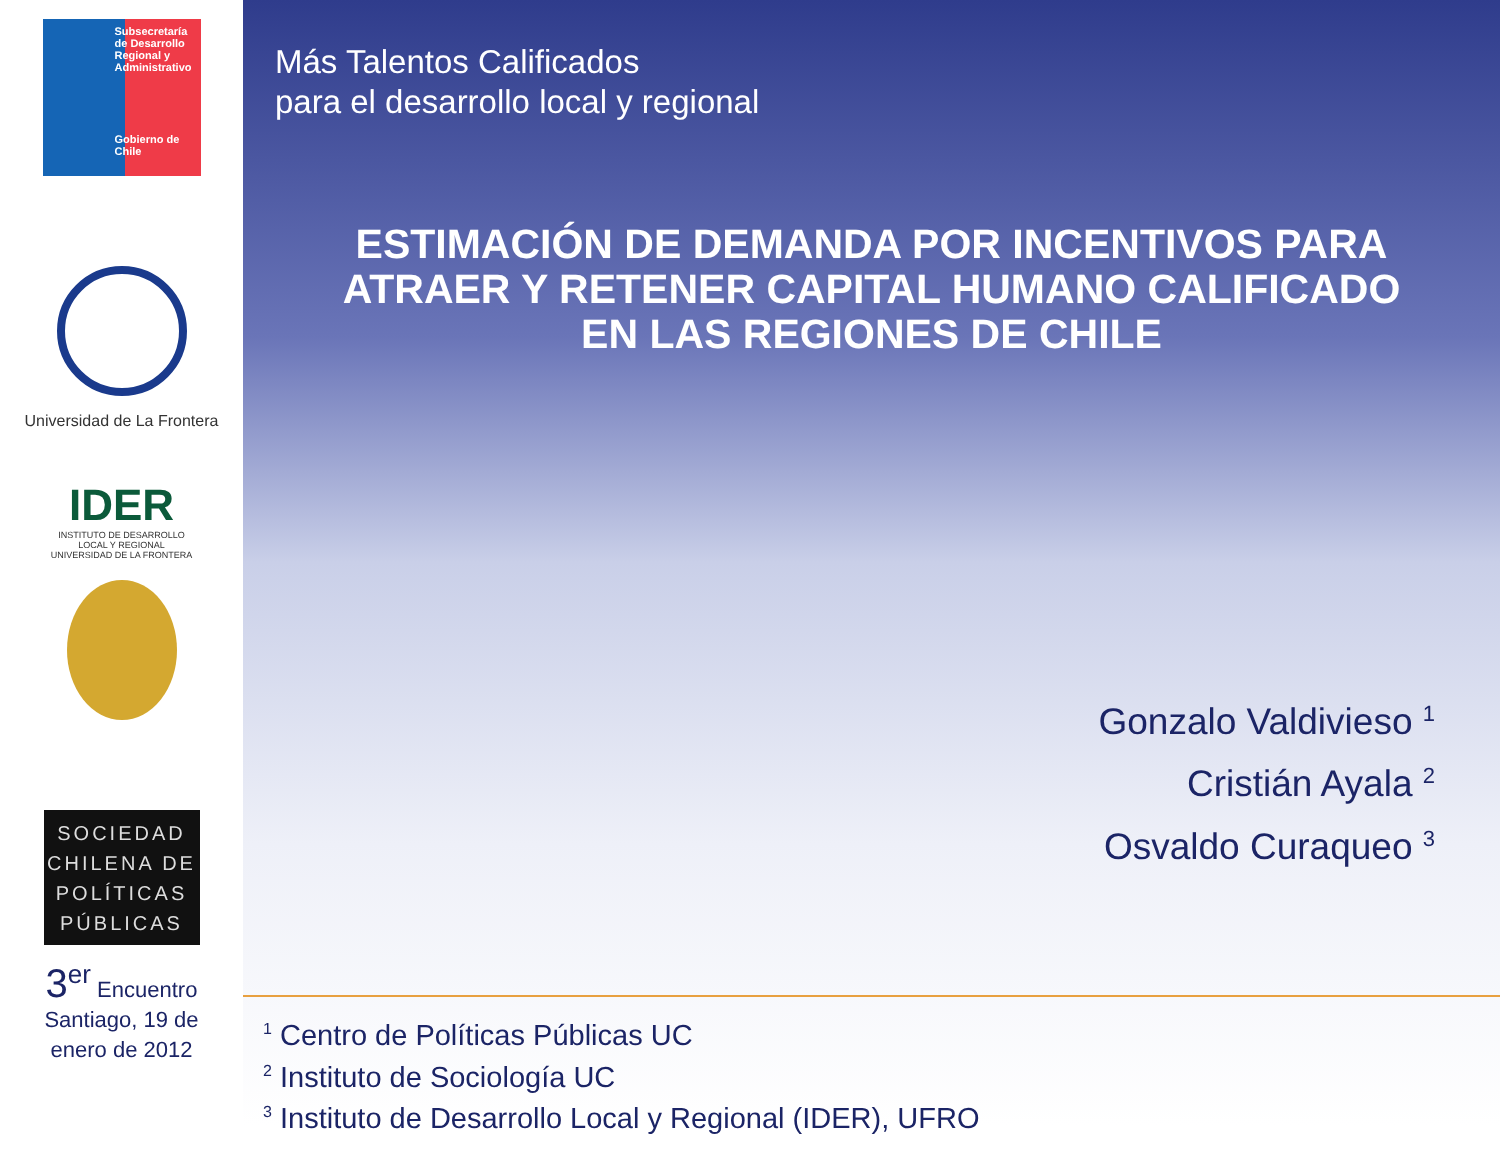Subsecretaría de Desarrollo Regional y Administrativo
Gobierno de Chile
Universidad de La Frontera
IDER
INSTITUTO DE DESARROLLO
LOCAL Y REGIONAL
UNIVERSIDAD DE LA FRONTERA
SOCIEDAD
CHILENA DE
POLÍTICAS
PÚBLICAS
3<sup>er</sup> Encuentro
Santiago, 19 de
enero de 2012
Más Talentos Calificados
para el desarrollo local y regional
ESTIMACIÓN DE DEMANDA POR INCENTIVOS PARA
ATRAER Y RETENER CAPITAL HUMANO CALIFICADO
EN LAS REGIONES DE CHILE
Gonzalo Valdivieso <sup>1</sup>
Cristián Ayala <sup>2</sup>
Osvaldo Curaqueo <sup>3</sup>
<sup>1</sup> Centro de Políticas Públicas UC
<sup>2</sup> Instituto de Sociología UC
<sup>3</sup> Instituto de Desarrollo Local y Regional (IDER), UFRO